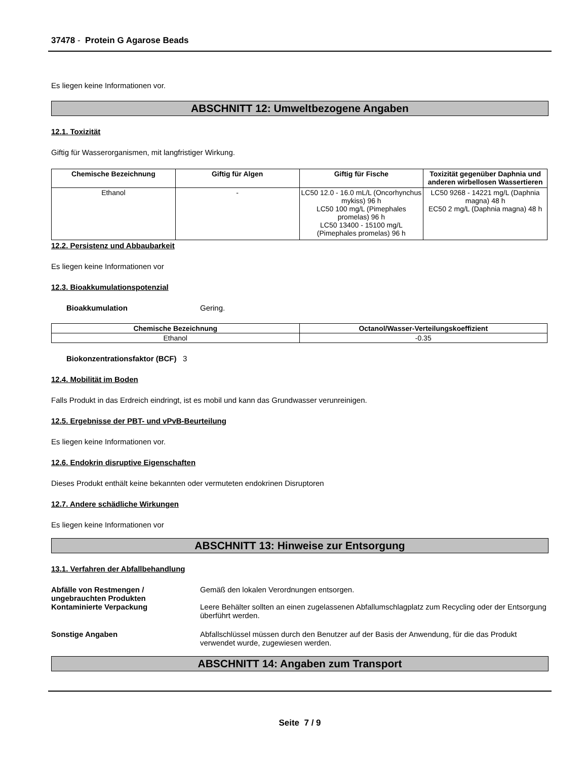37478 - Protein G Agarose Beads
Es liegen keine Informationen vor.
ABSCHNITT 12: Umweltbezogene Angaben
12.1. Toxizität
Giftig für Wasserorganismen, mit langfristiger Wirkung.
| Chemische Bezeichnung | Giftig für Algen | Giftig für Fische | Toxizität gegenüber Daphnia und anderen wirbellosen Wassertieren |
| --- | --- | --- | --- |
| Ethanol | - | LC50 12.0 - 16.0 mL/L (Oncorhynchus mykiss) 96 h LC50 100 mg/L (Pimephales promelas) 96 h LC50 13400 - 15100 mg/L (Pimephales promelas) 96 h | LC50 9268 - 14221 mg/L (Daphnia magna) 48 h EC50 2 mg/L (Daphnia magna) 48 h |
12.2. Persistenz und Abbaubarkeit
Es liegen keine Informationen vor
12.3. Bioakkumulationspotenzial
Bioakkumulation Gering.
| Chemische Bezeichnung | Octanol/Wasser-Verteilungskoeffizient |
| --- | --- |
| Ethanol | -0.35 |
Biokonzentrationsfaktor (BCF) 3
12.4. Mobilität im Boden
Falls Produkt in das Erdreich eindringt, ist es mobil und kann das Grundwasser verunreinigen.
12.5. Ergebnisse der PBT- und vPvB-Beurteilung
Es liegen keine Informationen vor.
12.6. Endokrin disruptive Eigenschaften
Dieses Produkt enthält keine bekannten oder vermuteten endokrinen Disruptoren
12.7. Andere schädliche Wirkungen
Es liegen keine Informationen vor
ABSCHNITT 13: Hinweise zur Entsorgung
13.1. Verfahren der Abfallbehandlung
Abfälle von Restmengen / ungebrauchten Produkten Gemäß den lokalen Verordnungen entsorgen.
Kontaminierte Verpackung Leere Behälter sollten an einen zugelassenen Abfallumschlagplatz zum Recycling oder der Entsorgung überführt werden.
Sonstige Angaben Abfallschlüssel müssen durch den Benutzer auf der Basis der Anwendung, für die das Produkt verwendet wurde, zugewiesen werden.
ABSCHNITT 14: Angaben zum Transport
Seite 7 / 9